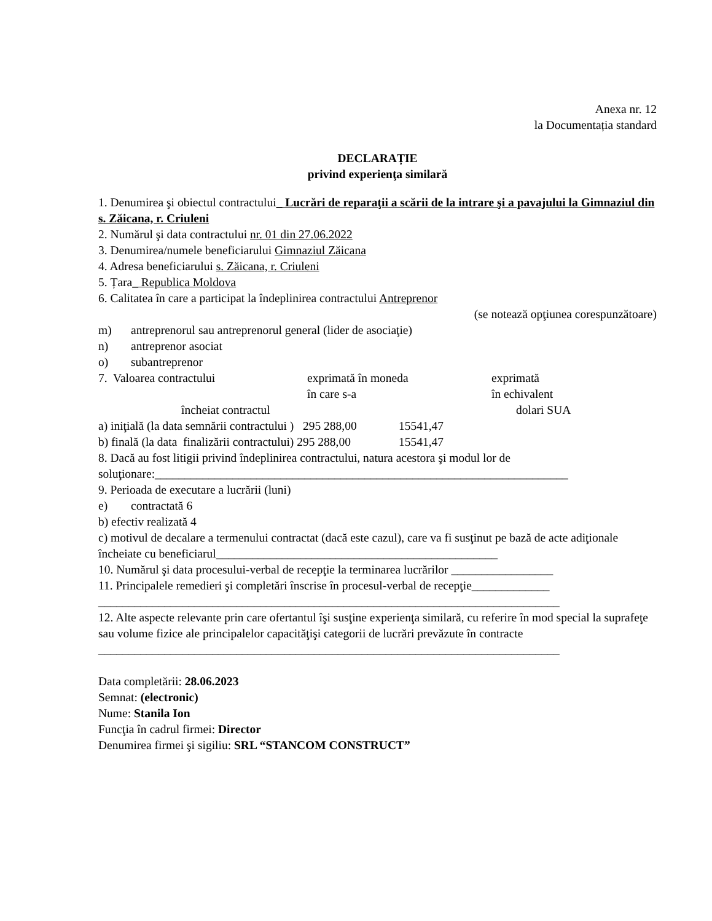Anexa nr. 12
la Documentația standard
DECLARAȚIE
privind experienţa similară
1. Denumirea şi obiectul contractului_ Lucrări de reparaţii a scării de la intrare şi a pavajului la Gimnaziul din s. Zăicana, r. Criuleni
2. Numărul şi data contractului nr. 01 din 27.06.2022
3. Denumirea/numele beneficiarului Gimnaziul Zăicana
4. Adresa beneficiarului s. Zăicana, r. Criuleni
5. Țara_ Republica Moldova
6. Calitatea în care a participat la îndeplinirea contractului Antreprenor
(se notează opţiunea corespunzătoare)
m) antreprenorul sau antreprenorul general (lider de asociaţie)
n) antreprenor asociat
o) subantreprenor
7. Valoarea contractului exprimată în moneda
în care s-a exprimată
în echivalent
încheiat contractul dolari SUA
a) iniţială (la data semnării contractului ) 295 288,00 15541,47
b) finală (la data finalizării contractului) 295 288,00 15541,47
8. Dacă au fost litigii privind îndeplinirea contractului, natura acestora şi modul lor de soluţionare:_____________________________________________________________________
9. Perioada de executare a lucrării (luni)
e) contractată 6
b) efectiv realizată 4
c) motivul de decalare a termenului contractat (dacă este cazul), care va fi susţinut pe bază de acte adiţionale încheiate cu beneficiarul_______________________________________________
10. Numărul şi data procesului-verbal de recepţie la terminarea lucrărilor _________________
11. Principalele remedieri şi completări înscrise în procesul-verbal de recepţie_____________
_____________________________________________________________________________
12. Alte aspecte relevante prin care ofertantul îşi susţine experienţa similară, cu referire în mod special la suprafeţe sau volume fizice ale principalelor capacităţişi categorii de lucrări prevăzute în contracte
_____________________________________________________________________________
Data completării: 28.06.2023
Semnat: (electronic)
Nume: Stanila Ion
Funcţia în cadrul firmei: Director
Denumirea firmei şi sigiliu: SRL “STANCOM CONSTRUCT”